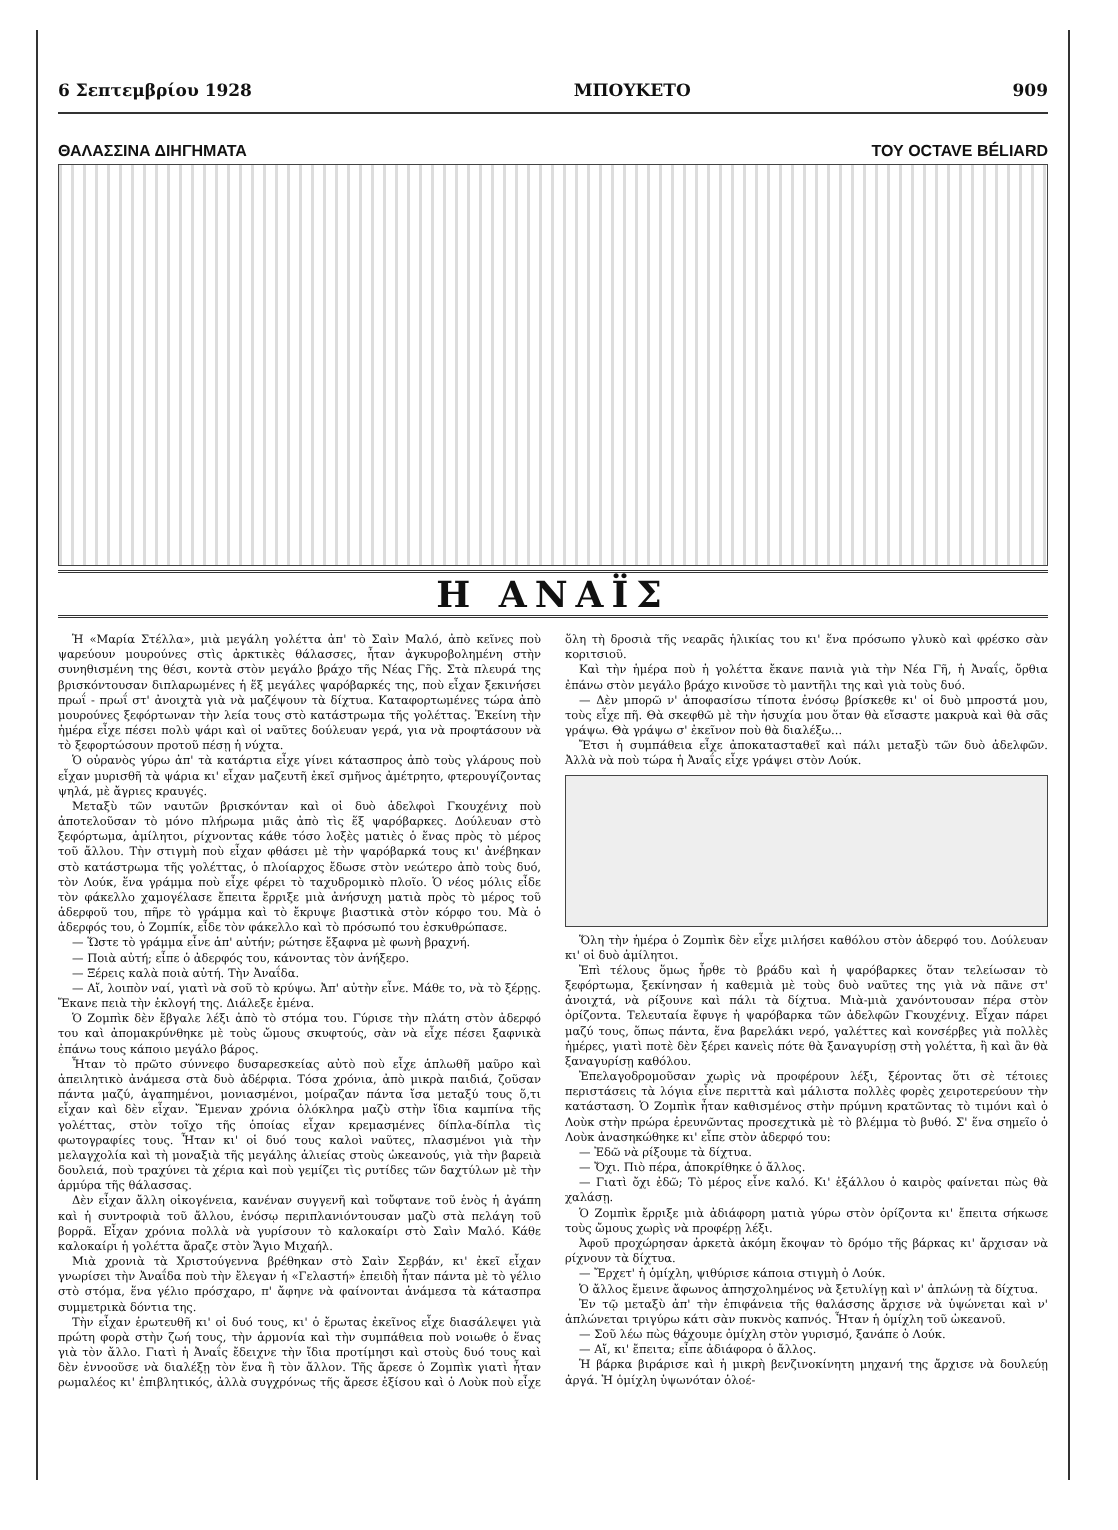6 Σεπτεμβρίου 1928 ΜΠΟΥΚΕΤΟ 909
ΘΑΛΑΣΣΙΝΑ ΔΙΗΓΗΜΑΤΑ ΤΟΥ OCTAVE BÉLIARD
Η ΑΝΑΪΣ
Ἡ «Μαρία Στέλλα», μιὰ μεγάλη γολέττα ἀπ' τὸ Σαὶν Μαλό, ἀπὸ κεῖνες ποὺ ψαρεύουν μουρούνες στὶς ἀρκτικὲς θάλασσες, ἦταν ἀγκυροβολημένη στὴν συνηθισμένη της θέσι, κοντὰ στὸν μεγάλο βράχο τῆς Νέας Γῆς. Στὰ πλευρά της βρισκόντουσαν διπλαρωμένες ἡ ἕξ μεγάλες ψαρόβαρκές της, ποὺ εἶχαν ξεκινήσει πρωΐ - πρωΐ στ' ἀνοιχτὰ γιὰ νὰ μαζέψουν τὰ δίχτυα. Καταφορτωμένες τώρα ἀπὸ μουρούνες ξεφόρτωναν τὴν λεία τους στὸ κατάστρωμα τῆς γολέττας. Ἐκείνη τὴν ἡμέρα εἶχε πέσει πολὺ ψάρι καὶ οἱ ναῦτες δούλευαν γερά, για νὰ προφτάσουν νὰ τὸ ξεφορτώσουν προτοῦ πέσῃ ἡ νύχτα.
Ὁ οὐρανὸς γύρω ἀπ' τὰ κατάρτια εἶχε γίνει κάτασπρος ἀπὸ τοὺς γλάρους ποὺ εἶχαν μυρισθῆ τὰ ψάρια κι' εἶχαν μαζευτῆ ἐκεῖ σμῆνος ἀμέτρητο, φτερουγίζοντας ψηλά, μὲ ἄγριες κραυγές.
Μεταξὺ τῶν ναυτῶν βρισκόνταν καὶ οἱ δυὸ ἀδελφοὶ Γκουχένιχ ποὺ ἀποτελοῦσαν τὸ μόνο πλήρωμα μιᾶς ἀπὸ τὶς ἕξ ψαρόβαρκες. Δούλευαν στὸ ξεφόρτωμα, ἀμίλητοι, ρίχνοντας κάθε τόσο λοξὲς ματιὲς ὁ ἕνας πρὸς τὸ μέρος τοῦ ἄλλου. Τὴν στιγμὴ ποὺ εἶχαν φθάσει μὲ τὴν ψαρόβαρκά τους κι' ἀνέβηκαν στὸ κατάστρωμα τῆς γολέττας, ὁ πλοίαρχος ἔδωσε στὸν νεώτερο ἀπὸ τοὺς δυό, τὸν Λούκ, ἕνα γράμμα ποὺ εἶχε φέρει τὸ ταχυδρομικὸ πλοῖο. Ὁ νέος μόλις εἶδε τὸν φάκελλο χαμογέλασε ἔπειτα ἔρριξε μιὰ ἀνήσυχη ματιὰ πρὸς τὸ μέρος τοῦ ἀδερφοῦ του, πῆρε τὸ γράμμα καὶ τὸ ἔκρυψε βιαστικὰ στὸν κόρφο του. Μὰ ὁ ἀδερφός του, ὁ Ζομπίκ, εἶδε τὸν φάκελλο καὶ τὸ πρόσωπό του ἐσκυθρώπασε.
— Ὥστε τὸ γράμμα εἶνε ἀπ' αὐτήν; ρώτησε ἔξαφνα μὲ φωνὴ βραχνή.
— Ποιὰ αὐτή; εἶπε ὁ ἀδερφός του, κάνοντας τὸν ἀνήξερο.
— Ξέρεις καλὰ ποιὰ αὐτή. Τὴν Ἀναΐδα.
— Αἴ, λοιπὸν ναί, γιατὶ νὰ σοῦ τὸ κρύψω. Ἀπ' αὐτὴν εἶνε. Μάθε το, νὰ τὸ ξέρῃς. Ἔκανε πειὰ τὴν ἐκλογή της. Διάλεξε ἐμένα.
Ὁ Ζομπὶκ δὲν ἔβγαλε λέξι ἀπὸ τὸ στόμα του. Γύρισε τὴν πλάτη στὸν ἀδερφό του καὶ ἀπομακρύνθηκε μὲ τοὺς ὤμους σκυφτούς, σὰν νὰ εἶχε πέσει ξαφνικὰ ἐπάνω τους κάποιο μεγάλο βάρος.
Ἦταν τὸ πρῶτο σύννεφο δυσαρεσκείας αὐτὸ ποὺ εἶχε ἁπλωθῆ μαῦρο καὶ ἀπειλητικὸ ἀνάμεσα στὰ δυὸ ἀδέρφια. Τόσα χρόνια, ἀπὸ μικρὰ παιδιά, ζοῦσαν πάντα μαζύ, ἀγαπημένοι, μονιασμένοι, μοίραζαν πάντα ἴσα μεταξύ τους ὅ,τι εἶχαν καὶ δὲν εἶχαν. Ἔμεναν χρόνια ὁλόκληρα μαζὺ στὴν ἴδια καμπίνα τῆς γολέττας, στὸν τοῖχο τῆς ὁποίας εἶχαν κρεμασμένες δίπλα-δίπλα τὶς φωτογραφίες τους. Ἦταν κι' οἱ δυό τους καλοὶ ναῦτες, πλασμένοι γιὰ τὴν μελαγχολία καὶ τὴ μοναξιὰ τῆς μεγάλης ἁλιείας στοὺς ὠκεανούς, γιὰ τὴν βαρειὰ δουλειά, ποὺ τραχύνει τὰ χέρια καὶ ποὺ γεμίζει τὶς ρυτίδες τῶν δαχτύλων μὲ τὴν ἁρμύρα τῆς θάλασσας.
Δὲν εἶχαν ἄλλη οἰκογένεια, κανέναν συγγενῆ καὶ τοὔφτανε τοῦ ἑνὸς ἡ ἀγάπη καὶ ἡ συντροφιὰ τοῦ ἄλλου, ἐνόσῳ περιπλανιόντουσαν μαζὺ στὰ πελάγη τοῦ βορρᾶ. Εἶχαν χρόνια πολλὰ νὰ γυρίσουν τὸ καλοκαίρι στὸ Σαὶν Μαλό. Κάθε καλοκαίρι ἡ γολέττα ἄραζε στὸν Ἅγιο Μιχαήλ.
Μιὰ χρονιὰ τὰ Χριστούγεννα βρέθηκαν στὸ Σαὶν Σερβάν, κι' ἐκεῖ εἶχαν γνωρίσει τὴν Ἀναΐδα ποὺ τὴν ἔλεγαν ἡ «Γελαστή» ἐπειδὴ ἦταν πάντα μὲ τὸ γέλιο στὸ στόμα, ἕνα γέλιο πρόσχαρο, π' ἄφηνε νὰ φαίνονται ἀνάμεσα τὰ κάτασπρα συμμετρικὰ δόντια της.
Τὴν εἶχαν ἐρωτευθῆ κι' οἱ δυό τους, κι' ὁ ἔρωτας ἐκεῖνος εἶχε διασάλεψει γιὰ πρώτη φορὰ στὴν ζωή τους, τὴν ἁρμονία καὶ τὴν συμπάθεια ποὺ νοιωθε ὁ ἕνας γιὰ τὸν ἄλλο. Γιατὶ ἡ Ἀναΐς ἔδειχνε τὴν ἴδια προτίμησι καὶ στοὺς δυό τους καὶ δὲν ἐννοοῦσε νὰ διαλέξῃ τὸν ἕνα ἢ τὸν ἄλλον. Τῆς ἄρεσε ὁ Ζομπὶκ γιατὶ ἦταν ρωμαλέος κι' ἐπιβλητικός, ἀλλὰ συγχρόνως τῆς ἄρεσε ἐξίσου καὶ ὁ Λοὺκ ποὺ εἶχε ὅλη τὴ δροσιὰ τῆς νεαρᾶς ἡλικίας του κι' ἕνα πρόσωπο γλυκὸ καὶ φρέσκο σὰν κοριτσιοῦ.
Καὶ τὴν ἡμέρα ποὺ ἡ γολέττα ἔκανε πανιὰ γιὰ τὴν Νέα Γῆ, ἡ Ἀναΐς, ὄρθια ἐπάνω στὸν μεγάλο βράχο κινοῦσε τὸ μαντῆλι της καὶ γιὰ τοὺς δυό.
— Δὲν μπορῶ ν' ἀποφασίσω τίποτα ἐνόσῳ βρίσκεθε κι' οἱ δυὸ μπροστά μου, τοὺς εἶχε πῆ. Θὰ σκεφθῶ μὲ τὴν ἡσυχία μου ὅταν θὰ εἴσαστε μακρυὰ καὶ θὰ σᾶς γράψω. Θὰ γράψω σ' ἐκεῖνον ποὺ θὰ διαλέξω...
Ἔτσι ἡ συμπάθεια εἶχε ἀποκατασταθεῖ καὶ πάλι μεταξὺ τῶν δυὸ ἀδελφῶν. Ἀλλὰ νὰ ποὺ τώρα ἡ Ἀναΐς εἶχε γράψει στὸν Λούκ.
Ὅλη τὴν ἡμέρα ὁ Ζομπὶκ δὲν εἶχε μιλήσει καθόλου στὸν ἀδερφό του. Δούλευαν κι' οἱ δυὸ ἀμίλητοι.
Ἐπὶ τέλους ὅμως ἦρθε τὸ βράδυ καὶ ἡ ψαρόβαρκες ὅταν τελείωσαν τὸ ξεφόρτωμα, ξεκίνησαν ἡ καθεμιὰ μὲ τοὺς δυὸ ναῦτες της γιὰ νὰ πᾶνε στ' ἀνοιχτά, νὰ ρίξουνε καὶ πάλι τὰ δίχτυα. Μιὰ-μιὰ χανόντουσαν πέρα στὸν ὁρίζοντα. Τελευταία ἔφυγε ἡ ψαρόβαρκα τῶν ἀδελφῶν Γκουχένιχ. Εἶχαν πάρει μαζύ τους, ὅπως πάντα, ἕνα βαρελάκι νερό, γαλέττες καὶ κονσέρβες γιὰ πολλὲς ἡμέρες, γιατὶ ποτὲ δὲν ξέρει κανεὶς πότε θὰ ξαναγυρίσῃ στὴ γολέττα, ἢ καὶ ἂν θὰ ξαναγυρίσῃ καθόλου.
Ἐπελαγοδρομοῦσαν χωρὶς νὰ προφέρουν λέξι, ξέροντας ὅτι σὲ τέτοιες περιστάσεις τὰ λόγια εἶνε περιττὰ καὶ μάλιστα πολλὲς φορὲς χειροτερεύουν τὴν κατάσταση. Ὁ Ζομπὶκ ἦταν καθισμένος στὴν πρύμνη κρατῶντας τὸ τιμόνι καὶ ὁ Λοὺκ στὴν πρώρα ἐρευνῶντας προσεχτικὰ μὲ τὸ βλέμμα τὸ βυθό. Σ' ἕνα σημεῖο ὁ Λοὺκ ἀνασηκώθηκε κι' εἶπε στὸν ἀδερφό του:
— Ἐδῶ νὰ ρίξουμε τὰ δίχτυα.
— Ὄχι. Πιὸ πέρα, ἀποκρίθηκε ὁ ἄλλος.
— Γιατὶ ὄχι ἐδῶ; Τὸ μέρος εἶνε καλό. Κι' ἐξάλλου ὁ καιρὸς φαίνεται πὼς θὰ χαλάσῃ.
Ὁ Ζομπὶκ ἔρριξε μιὰ ἀδιάφορη ματιὰ γύρω στὸν ὁρίζοντα κι' ἔπειτα σήκωσε τοὺς ὤμους χωρὶς νὰ προφέρῃ λέξι.
Ἀφοῦ προχώρησαν ἀρκετὰ ἀκόμη ἔκοψαν τὸ δρόμο τῆς βάρκας κι' ἄρχισαν νὰ ρίχνουν τὰ δίχτυα.
— Ἔρχετ' ἡ ὁμίχλη, ψιθύρισε κάποια στιγμὴ ὁ Λούκ.
Ὁ ἄλλος ἔμεινε ἄφωνος ἀπησχολημένος νὰ ξετυλίγῃ καὶ ν' ἁπλώνῃ τὰ δίχτυα.
Ἐν τῷ μεταξὺ ἀπ' τὴν ἐπιφάνεια τῆς θαλάσσης ἄρχισε νὰ ὑψώνεται καὶ ν' ἁπλώνεται τριγύρω κάτι σὰν πυκνὸς καπνός. Ἦταν ἡ ὁμίχλη τοῦ ὠκεανοῦ.
— Σοῦ λέω πὼς θάχουμε ὁμίχλη στὸν γυρισμό, ξανάπε ὁ Λούκ.
— Αἴ, κι' ἔπειτα; εἶπε ἀδιάφορα ὁ ἄλλος.
Ἡ βάρκα βιράρισε καὶ ἡ μικρὴ βενζινοκίνητη μηχανή της ἄρχισε νὰ δουλεύῃ ἀργά. Ἡ ὁμίχλη ὑψωνόταν ὁλοέ-